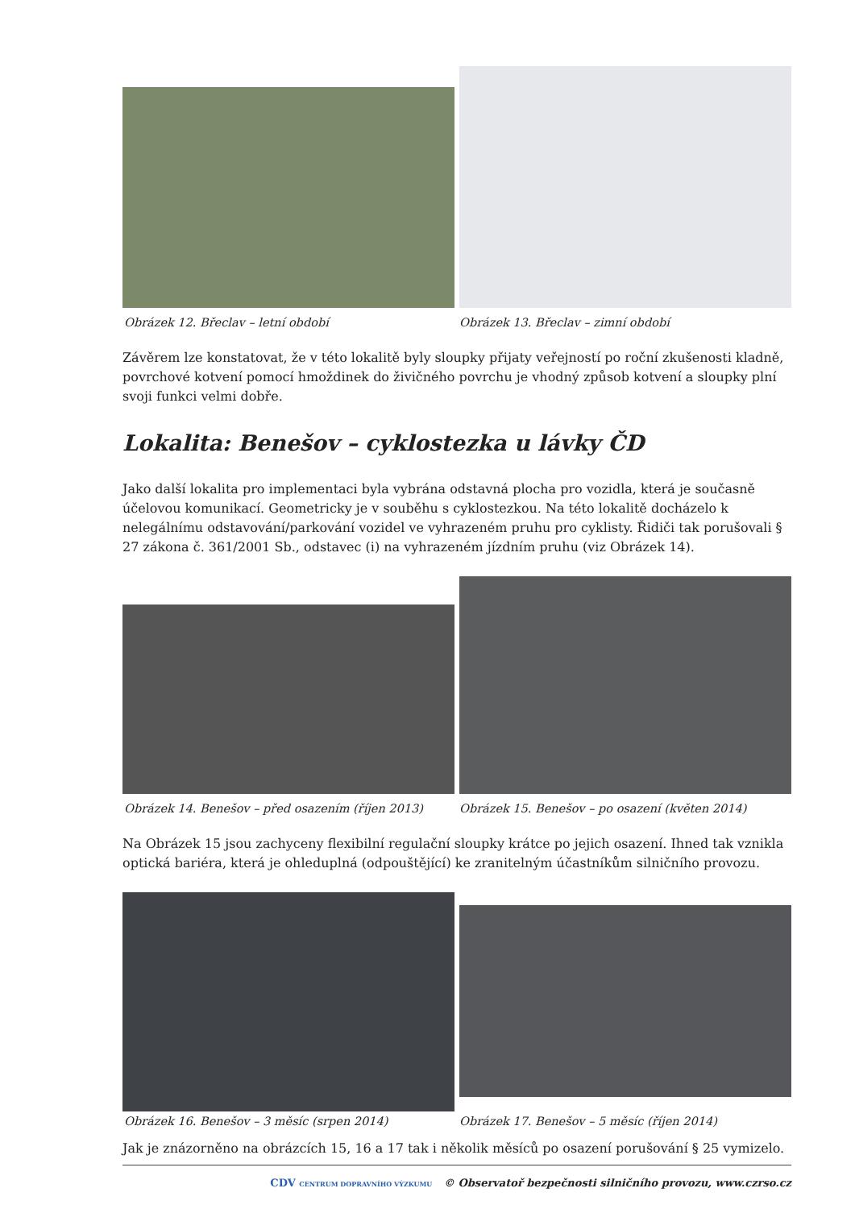Obrázek 12. Břeclav – letní období
Obrázek 13. Břeclav – zimní období
Závěrem lze konstatovat, že v této lokalitě byly sloupky přijaty veřejností po roční zkušenosti kladně, povrchové kotvení pomocí hmoždinek do živičného povrchu je vhodný způsob kotvení a sloupky plní svoji funkci velmi dobře.
Lokalita: Benešov – cyklostezka u lávky ČD
Jako další lokalita pro implementaci byla vybrána odstavná plocha pro vozidla, která je současně účelovou komunikací. Geometricky je v souběhu s cyklostezkou. Na této lokalitě docházelo k nelegálnímu odstavování/parkování vozidel ve vyhrazeném pruhu pro cyklisty. Řidiči tak porušovali § 27 zákona č. 361/2001 Sb., odstavec (i) na vyhrazeném jízdním pruhu (viz Obrázek 14).
Obrázek 14. Benešov – před osazením (říjen 2013)
Obrázek 15. Benešov – po osazení (květen 2014)
Na Obrázek 15 jsou zachyceny flexibilní regulační sloupky krátce po jejich osazení. Ihned tak vznikla optická bariéra, která je ohleduplná (odpouštějící) ke zranitelným účastníkům silničního provozu.
Obrázek 16. Benešov – 3 měsíc (srpen 2014)
Obrázek 17. Benešov – 5 měsíc (říjen 2014)
Jak je znázorněno na obrázcích 15, 16 a 17 tak i několik měsíců po osazení porušování § 25 vymizelo.
CDV CENTRUM DOPRAVNÍHO VÝZKUMU © Observatoř bezpečnosti silničního provozu, www.czrso.cz